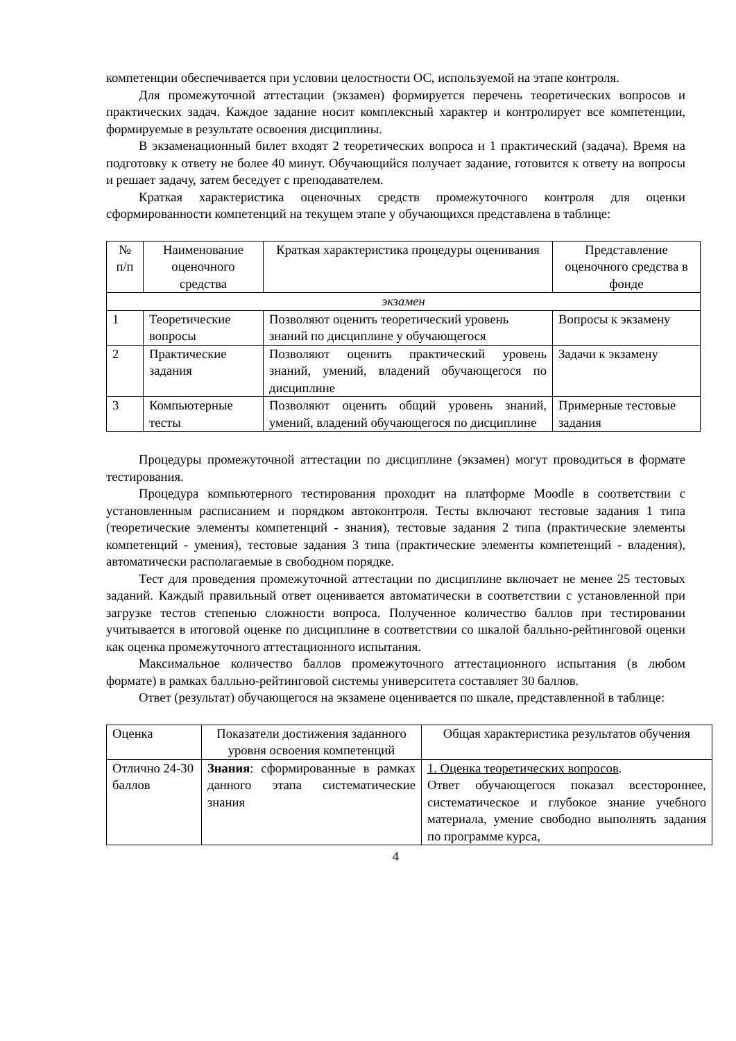компетенции обеспечивается при условии целостности ОС, используемой на этапе контроля.
Для промежуточной аттестации (экзамен) формируется перечень теоретических вопросов и практических задач. Каждое задание носит комплексный характер и контролирует все компетенции, формируемые в результате освоения дисциплины.
В экзаменационный билет входят 2 теоретических вопроса и 1 практический (задача). Время на подготовку к ответу не более 40 минут. Обучающийся получает задание, готовится к ответу на вопросы и решает задачу, затем беседует с преподавателем.
Краткая характеристика оценочных средств промежуточного контроля для оценки сформированности компетенций на текущем этапе у обучающихся представлена в таблице:
| № п/п | Наименование оценочного средства | Краткая характеристика процедуры оценивания | Представление оценочного средства в фонде |
| --- | --- | --- | --- |
| экзамен | | | |
| 1 | Теоретические вопросы | Позволяют оценить теоретический уровень знаний по дисциплине у обучающегося | Вопросы к экзамену |
| 2 | Практические задания | Позволяют оценить практический уровень знаний, умений, владений обучающегося по дисциплине | Задачи к экзамену |
| 3 | Компьютерные тесты | Позволяют оценить общий уровень знаний, умений, владений обучающегося по дисциплине | Примерные тестовые задания |
Процедуры промежуточной аттестации по дисциплине (экзамен) могут проводиться в формате тестирования.
Процедура компьютерного тестирования проходит на платформе Moodle в соответствии с установленным расписанием и порядком автоконтроля. Тесты включают тестовые задания 1 типа (теоретические элементы компетенций - знания), тестовые задания 2 типа (практические элементы компетенций - умения), тестовые задания 3 типа (практические элементы компетенций - владения), автоматически располагаемые в свободном порядке.
Тест для проведения промежуточной аттестации по дисциплине включает не менее 25 тестовых заданий. Каждый правильный ответ оценивается автоматически в соответствии с установленной при загрузке тестов степенью сложности вопроса. Полученное количество баллов при тестировании учитывается в итоговой оценке по дисциплине в соответствии со шкалой балльно-рейтинговой оценки как оценка промежуточного аттестационного испытания.
Максимальное количество баллов промежуточного аттестационного испытания (в любом формате) в рамках балльно-рейтинговой системы университета составляет 30 баллов.
Ответ (результат) обучающегося на экзамене оценивается по шкале, представленной в таблице:
| Оценка | Показатели достижения заданного уровня освоения компетенций | Общая характеристика результатов обучения |
| --- | --- | --- |
| Отлично 24-30 баллов | Знания : сформированные в рамках данного этапа систематические знания | 1. Оценка теоретических вопросов . Ответ обучающегося показал всестороннее, систематическое и глубокое знание учебного материала, умение свободно выполнять задания по программе курса, |
4